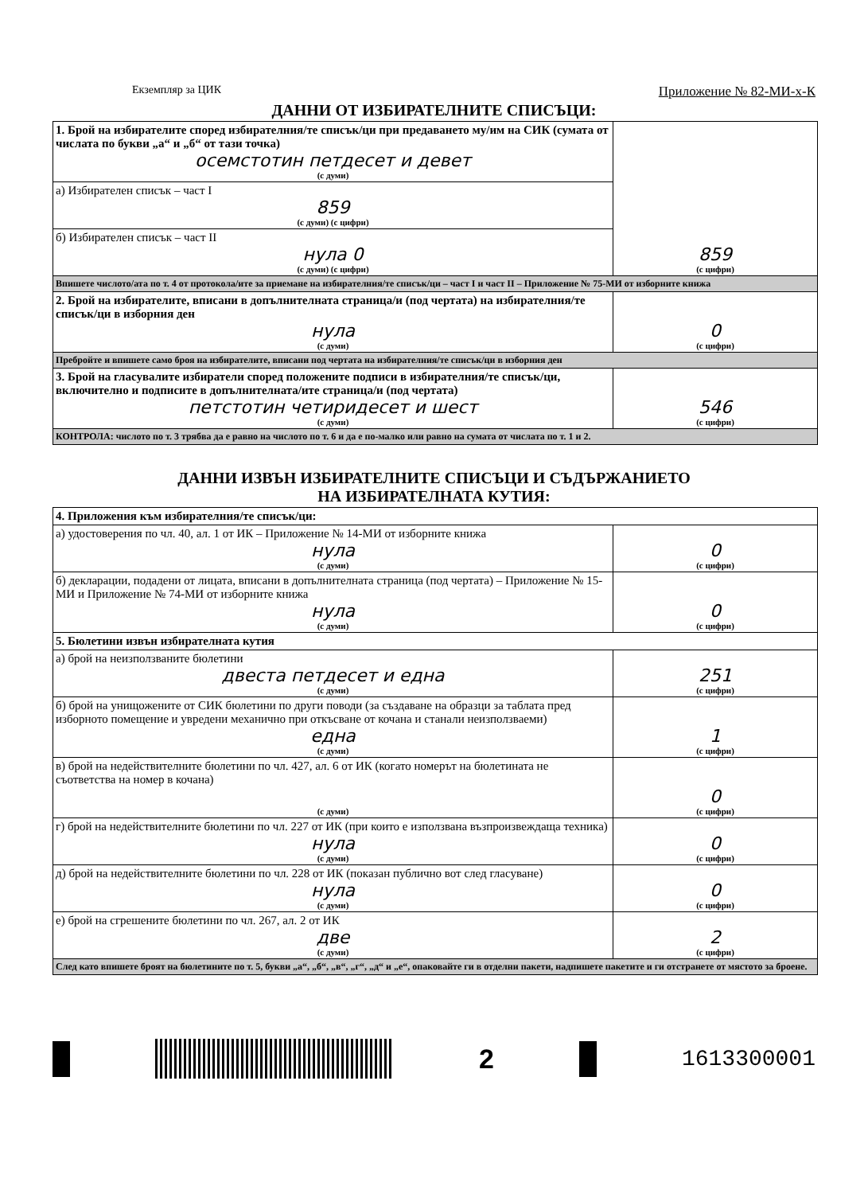Екземпляр за ЦИК Приложение № 82-МИ-х-К
ДАННИ ОТ ИЗБИРАТЕЛНИТЕ СПИСЪЦИ:
| 1. Брой на избирателите според избирателния/те списък/ци при предаването му/им на СИК (сумата от числата по букви „а“ и „б“ от тази точка) осемстотин петдесет и девет (с думи) | 859 (с цифри) |
| а) Избирателен списък – част I 859 (с думи) (с цифри) | |
| б) Избирателен списък – част II нула 0 (с думи) (с цифри) | |
| Впишете числото/ата по т. 4 от протокола/ите за приемане на избирателния/те списък/ци – част I и част II – Приложение № 75-МИ от изборните книжа | |
| 2. Брой на избирателите, вписани в допълнителната страница/и (под чертата) на избирателния/те списък/ци в изборния ден нула (с думи) | 0 (с цифри) |
| Пребройте и впишете само броя на избирателите, вписани под чертата на избирателния/те списък/ци в изборния ден | |
| 3. Брой на гласувалите избиратели според положените подписи в избирателния/те списък/ци, включително и подписите в допълнителната/ите страница/и (под чертата) петстотин четиридесет и шест (с думи) | 546 (с цифри) |
| КОНТРОЛА: числото по т. 3 трябва да е равно на числото по т. 6 и да е по-малко или равно на сумата от числата по т. 1 и 2. | |
ДАННИ ИЗВЪН ИЗБИРАТЕЛНИТЕ СПИСЪЦИ И СЪДЪРЖАНИЕТО
НА ИЗБИРАТЕЛНАТА КУТИЯ:
| 4. Приложения към избирателния/те списък/ци: | |
| а) удостоверения по чл. 40, ал. 1 от ИК – Приложение № 14-МИ от изборните книжа нула (с думи) | 0 (с цифри) |
| б) декларации, подадени от лицата, вписани в допълнителната страница (под чертата) – Приложение № 15-МИ и Приложение № 74-МИ от изборните книжа нула (с думи) | 0 (с цифри) |
| 5. Бюлетини извън избирателната кутия | |
| а) брой на неизползваните бюлетини двеста петдесет и една (с думи) | 251 (с цифри) |
| б) брой на унищожените от СИК бюлетини по други поводи (за създаване на образци за таблата пред изборното помещение и увредени механично при откъсване от кочана и станали неизползваеми) една (с думи) | 1 (с цифри) |
| в) брой на недействителните бюлетини по чл. 427, ал. 6 от ИК (когато номерът на бюлетината не съответства на номер в кочана) (с думи) | 0 (с цифри) |
| г) брой на недействителните бюлетини по чл. 227 от ИК (при които е използвана възпроизвеждаща техника) нула (с думи) | 0 (с цифри) |
| д) брой на недействителните бюлетини по чл. 228 от ИК (показан публично вот след гласуване) нула (с думи) | 0 (с цифри) |
| е) брой на сгрешените бюлетини по чл. 267, ал. 2 от ИК две (с думи) | 2 (с цифри) |
| След като впишете броят на бюлетините по т. 5, букви „а“, „б“, „в“, „г“, „д“ и „е“, опаковайте ги в отделни пакети, надпишете пакетите и ги отстранете от мястото за броене. | |
2
1613300001